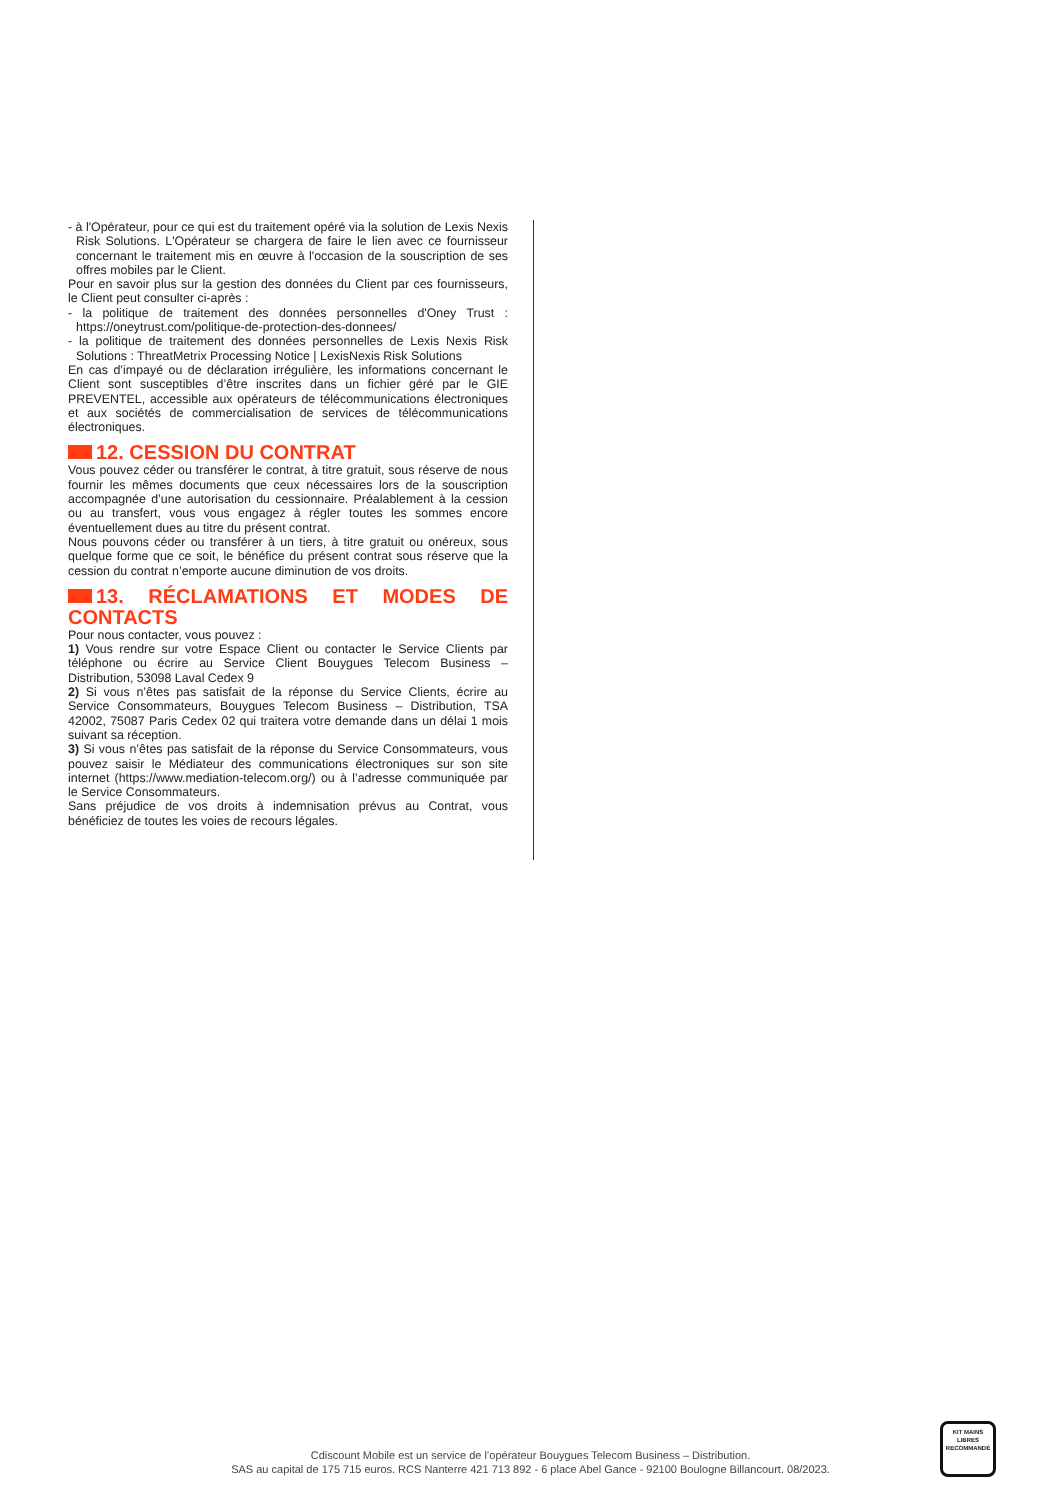- à l'Opérateur, pour ce qui est du traitement opéré via la solution de Lexis Nexis Risk Solutions. L'Opérateur se chargera de faire le lien avec ce fournisseur concernant le traitement mis en œuvre à l'occasion de la souscription de ses offres mobiles par le Client.
Pour en savoir plus sur la gestion des données du Client par ces fournisseurs, le Client peut consulter ci-après :
- la politique de traitement des données personnelles d'Oney Trust : https://oneytrust.com/politique-de-protection-des-donnees/
- la politique de traitement des données personnelles de Lexis Nexis Risk Solutions : ThreatMetrix Processing Notice | LexisNexis Risk Solutions
En cas d’impayé ou de déclaration irrégulière, les informations concernant le Client sont susceptibles d’être inscrites dans un fichier géré par le GIE PREVENTEL, accessible aux opérateurs de télécommunications électroniques et aux sociétés de commercialisation de services de télécommunications électroniques.
12. CESSION DU CONTRAT
Vous pouvez céder ou transférer le contrat, à titre gratuit, sous réserve de nous fournir les mêmes documents que ceux nécessaires lors de la souscription accompagnée d’une autorisation du cessionnaire. Préalablement à la cession ou au transfert, vous vous engagez à régler toutes les sommes encore éventuellement dues au titre du présent contrat.
Nous pouvons céder ou transférer à un tiers, à titre gratuit ou onéreux, sous quelque forme que ce soit, le bénéfice du présent contrat sous réserve que la cession du contrat n’emporte aucune diminution de vos droits.
13. RÉCLAMATIONS ET MODES DE CONTACTS
Pour nous contacter, vous pouvez :
1) Vous rendre sur votre Espace Client ou contacter le Service Clients par téléphone ou écrire au Service Client Bouygues Telecom Business – Distribution, 53098 Laval Cedex 9
2) Si vous n’êtes pas satisfait de la réponse du Service Clients, écrire au Service Consommateurs, Bouygues Telecom Business – Distribution, TSA 42002, 75087 Paris Cedex 02 qui traitera votre demande dans un délai 1 mois suivant sa réception.
3) Si vous n’êtes pas satisfait de la réponse du Service Consommateurs, vous pouvez saisir le Médiateur des communications électroniques sur son site internet (https://www.mediation-telecom.org/) ou à l’adresse communiquée par le Service Consommateurs.
Sans préjudice de vos droits à indemnisation prévus au Contrat, vous bénéficiez de toutes les voies de recours légales.
Cdiscount Mobile est un service de l’opérateur Bouygues Telecom Business – Distribution.
SAS au capital de 175 715 euros. RCS Nanterre 421 713 892 - 6 place Abel Gance - 92100 Boulogne Billancourt. 08/2023.
KIT MAINS LIBRES
RECOMMANDÉ